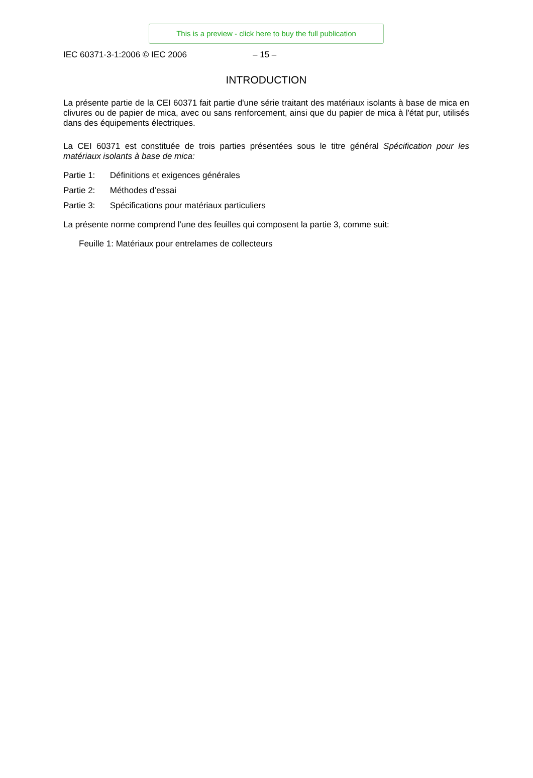This is a preview - click here to buy the full publication
IEC 60371-3-1:2006 © IEC 2006 – 15 –
INTRODUCTION
La présente partie de la CEI 60371 fait partie d'une série traitant des matériaux isolants à base de mica en clivures ou de papier de mica, avec ou sans renforcement, ainsi que du papier de mica à l'état pur, utilisés dans des équipements électriques.
La CEI 60371 est constituée de trois parties présentées sous le titre général Spécification pour les matériaux isolants à base de mica:
Partie 1: Définitions et exigences générales
Partie 2: Méthodes d’essai
Partie 3: Spécifications pour matériaux particuliers
La présente norme comprend l'une des feuilles qui composent la partie 3, comme suit:
Feuille 1: Matériaux pour entrelames de collecteurs